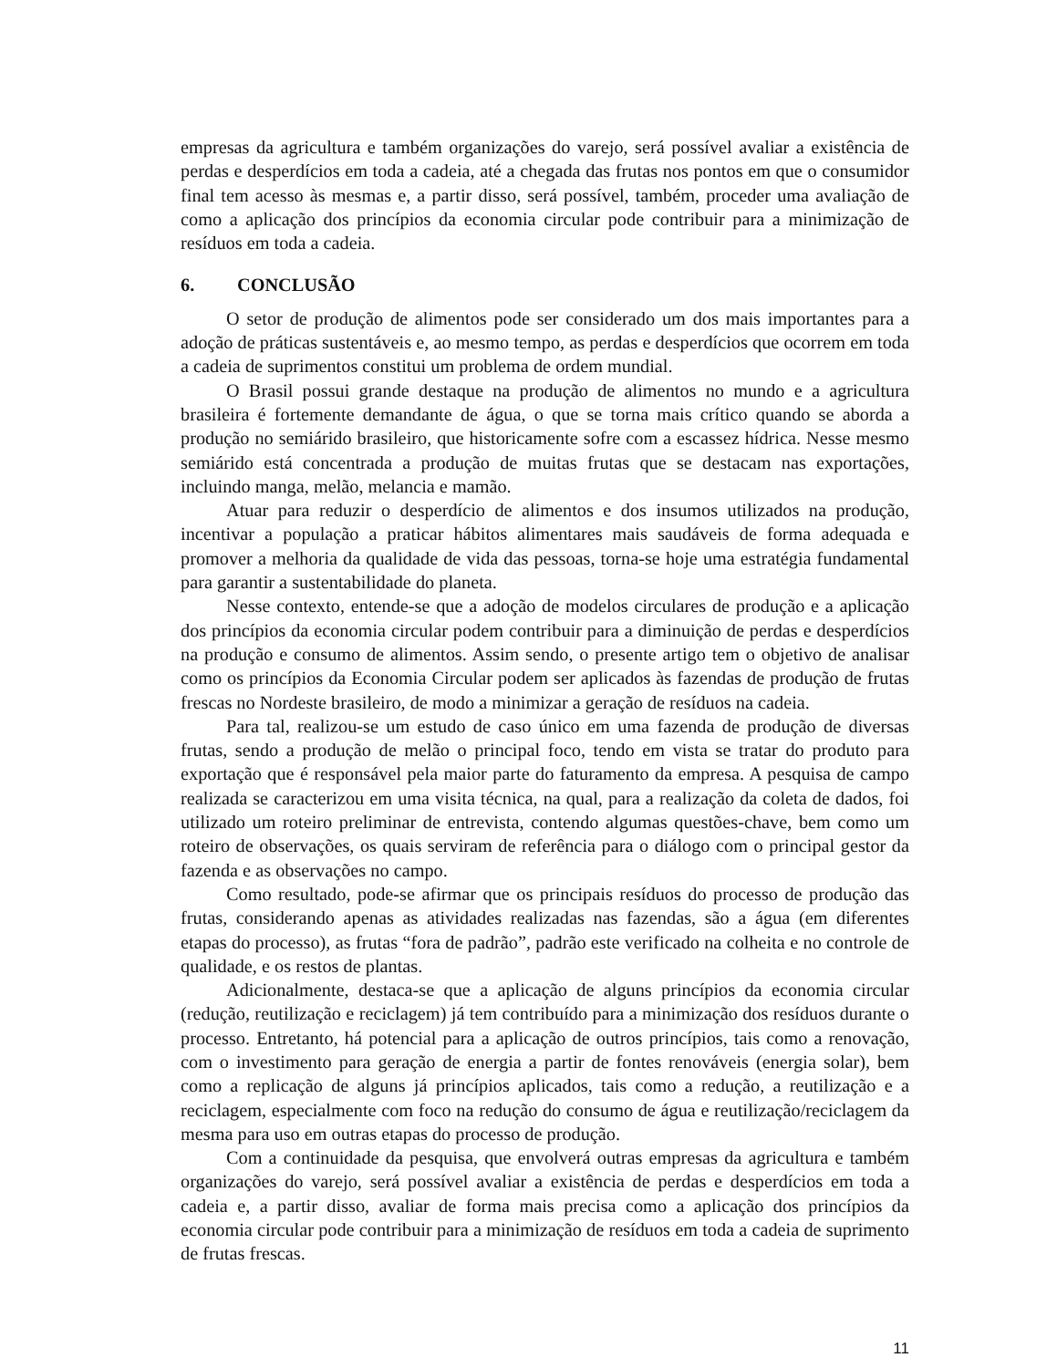empresas da agricultura e também organizações do varejo, será possível avaliar a existência de perdas e desperdícios em toda a cadeia, até a chegada das frutas nos pontos em que o consumidor final tem acesso às mesmas e, a partir disso, será possível, também, proceder uma avaliação de como a aplicação dos princípios da economia circular pode contribuir para a minimização de resíduos em toda a cadeia.
6. CONCLUSÃO
O setor de produção de alimentos pode ser considerado um dos mais importantes para a adoção de práticas sustentáveis e, ao mesmo tempo, as perdas e desperdícios que ocorrem em toda a cadeia de suprimentos constitui um problema de ordem mundial.
O Brasil possui grande destaque na produção de alimentos no mundo e a agricultura brasileira é fortemente demandante de água, o que se torna mais crítico quando se aborda a produção no semiárido brasileiro, que historicamente sofre com a escassez hídrica. Nesse mesmo semiárido está concentrada a produção de muitas frutas que se destacam nas exportações, incluindo manga, melão, melancia e mamão.
Atuar para reduzir o desperdício de alimentos e dos insumos utilizados na produção, incentivar a população a praticar hábitos alimentares mais saudáveis de forma adequada e promover a melhoria da qualidade de vida das pessoas, torna-se hoje uma estratégia fundamental para garantir a sustentabilidade do planeta.
Nesse contexto, entende-se que a adoção de modelos circulares de produção e a aplicação dos princípios da economia circular podem contribuir para a diminuição de perdas e desperdícios na produção e consumo de alimentos. Assim sendo, o presente artigo tem o objetivo de analisar como os princípios da Economia Circular podem ser aplicados às fazendas de produção de frutas frescas no Nordeste brasileiro, de modo a minimizar a geração de resíduos na cadeia.
Para tal, realizou-se um estudo de caso único em uma fazenda de produção de diversas frutas, sendo a produção de melão o principal foco, tendo em vista se tratar do produto para exportação que é responsável pela maior parte do faturamento da empresa. A pesquisa de campo realizada se caracterizou em uma visita técnica, na qual, para a realização da coleta de dados, foi utilizado um roteiro preliminar de entrevista, contendo algumas questões-chave, bem como um roteiro de observações, os quais serviram de referência para o diálogo com o principal gestor da fazenda e as observações no campo.
Como resultado, pode-se afirmar que os principais resíduos do processo de produção das frutas, considerando apenas as atividades realizadas nas fazendas, são a água (em diferentes etapas do processo), as frutas “fora de padrão”, padrão este verificado na colheita e no controle de qualidade, e os restos de plantas.
Adicionalmente, destaca-se que a aplicação de alguns princípios da economia circular (redução, reutilização e reciclagem) já tem contribuído para a minimização dos resíduos durante o processo. Entretanto, há potencial para a aplicação de outros princípios, tais como a renovação, com o investimento para geração de energia a partir de fontes renováveis (energia solar), bem como a replicação de alguns já princípios aplicados, tais como a redução, a reutilização e a reciclagem, especialmente com foco na redução do consumo de água e reutilização/reciclagem da mesma para uso em outras etapas do processo de produção.
Com a continuidade da pesquisa, que envolverá outras empresas da agricultura e também organizações do varejo, será possível avaliar a existência de perdas e desperdícios em toda a cadeia e, a partir disso, avaliar de forma mais precisa como a aplicação dos princípios da economia circular pode contribuir para a minimização de resíduos em toda a cadeia de suprimento de frutas frescas.
11